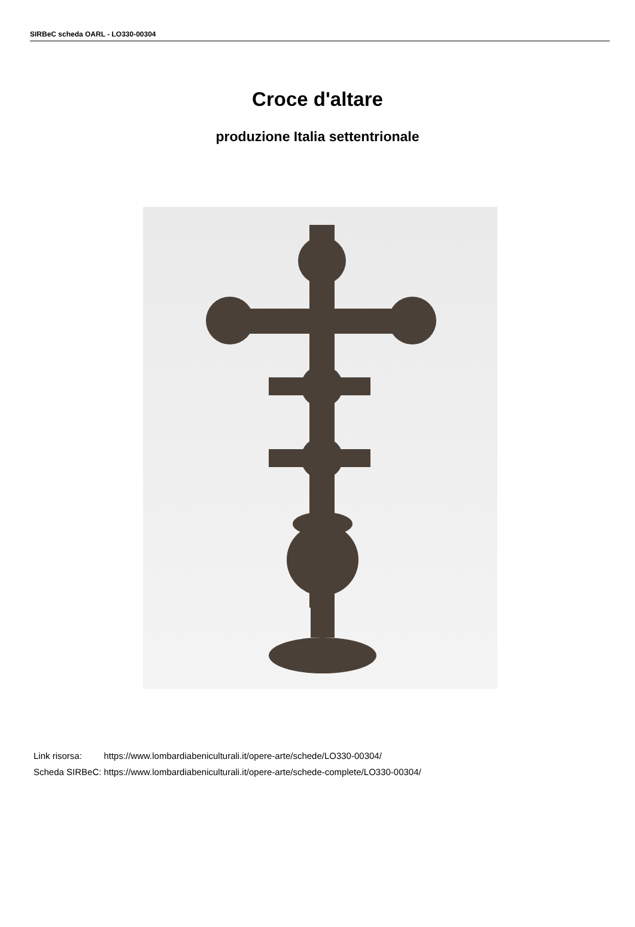SIRBeC scheda OARL - LO330-00304
Croce d'altare
produzione Italia settentrionale
| Link risorsa: | https://www.lombardiabeniculturali.it/opere-arte/schede/LO330-00304/ |
| Scheda SIRBeC: | https://www.lombardiabeniculturali.it/opere-arte/schede-complete/LO330-00304/ |